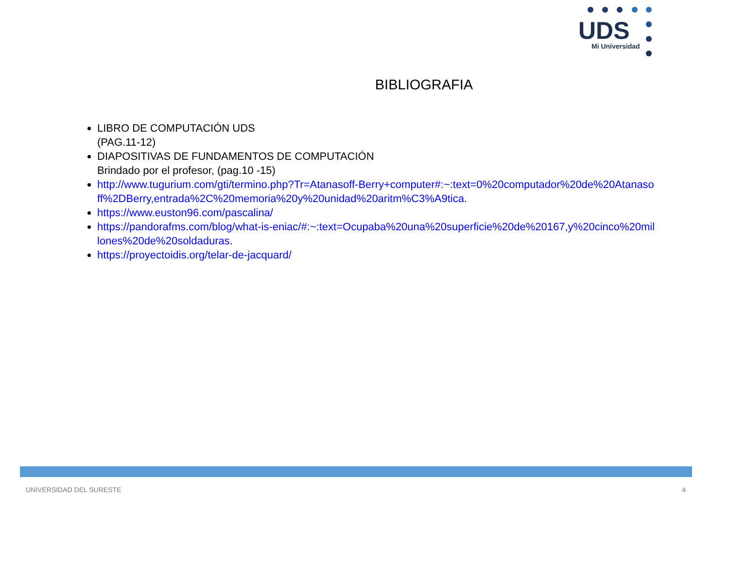UDS
Mi Universidad
BIBLIOGRAFIA
LIBRO DE COMPUTACIÓN UDS
(PAG.11-12)
DIAPOSITIVAS DE FUNDAMENTOS DE COMPUTACIÓN
Brindado por el profesor, (pag.10 -15)
http://www.tugurium.com/gti/termino.php?Tr=Atanasoff-Berry+computer#:~:text=0%20computador%20de%20Atanasoff%2DBerry,entrada%2C%20memoria%20y%20unidad%20aritm%C3%A9tica.
https://www.euston96.com/pascalina/
https://pandorafms.com/blog/what-is-eniac/#:~:text=Ocupaba%20una%20superficie%20de%20167,y%20cinco%20millones%20de%20soldaduras.
https://proyectoidis.org/telar-de-jacquard/
UNIVERSIDAD DEL SURESTE 4